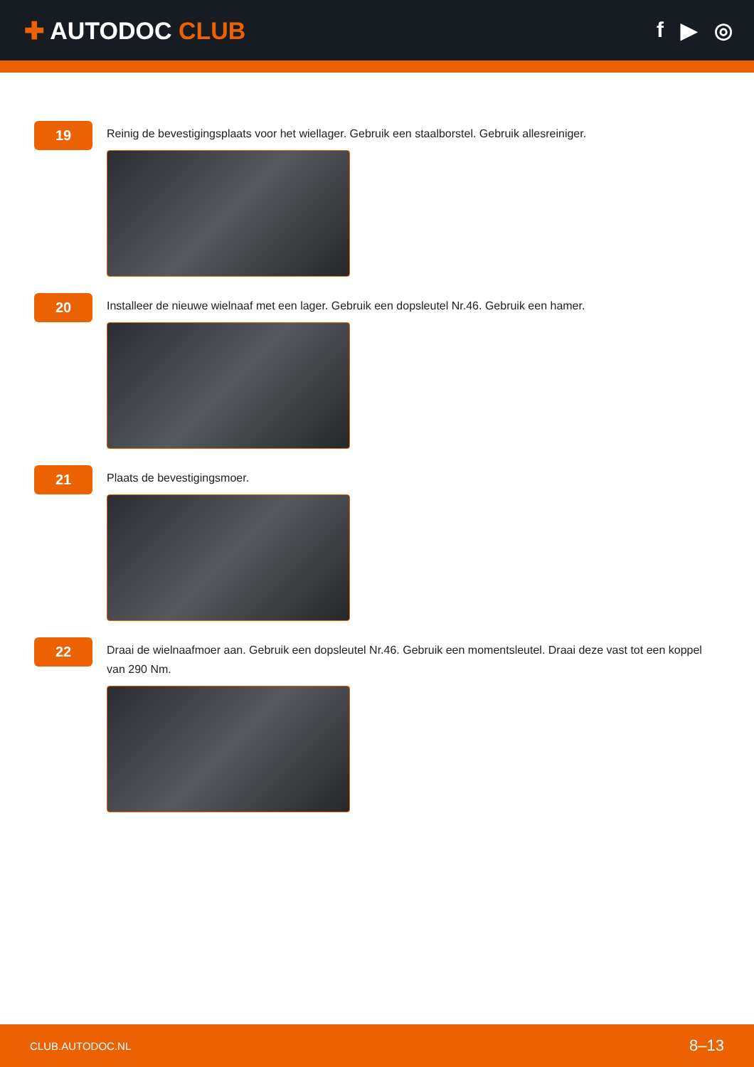✚ AUTODOC CLUB f ▶ ◎
19
Reinig de bevestigingsplaats voor het wiellager. Gebruik een staalborstel. Gebruik allesreiniger.
20
Installeer de nieuwe wielnaaf met een lager. Gebruik een dopsleutel Nr.46. Gebruik een hamer.
21
Plaats de bevestigingsmoer.
22
Draai de wielnaafmoer aan. Gebruik een dopsleutel Nr.46. Gebruik een momentsleutel. Draai deze vast tot een koppel van 290 Nm.
CLUB.AUTODOC.NL 8–13